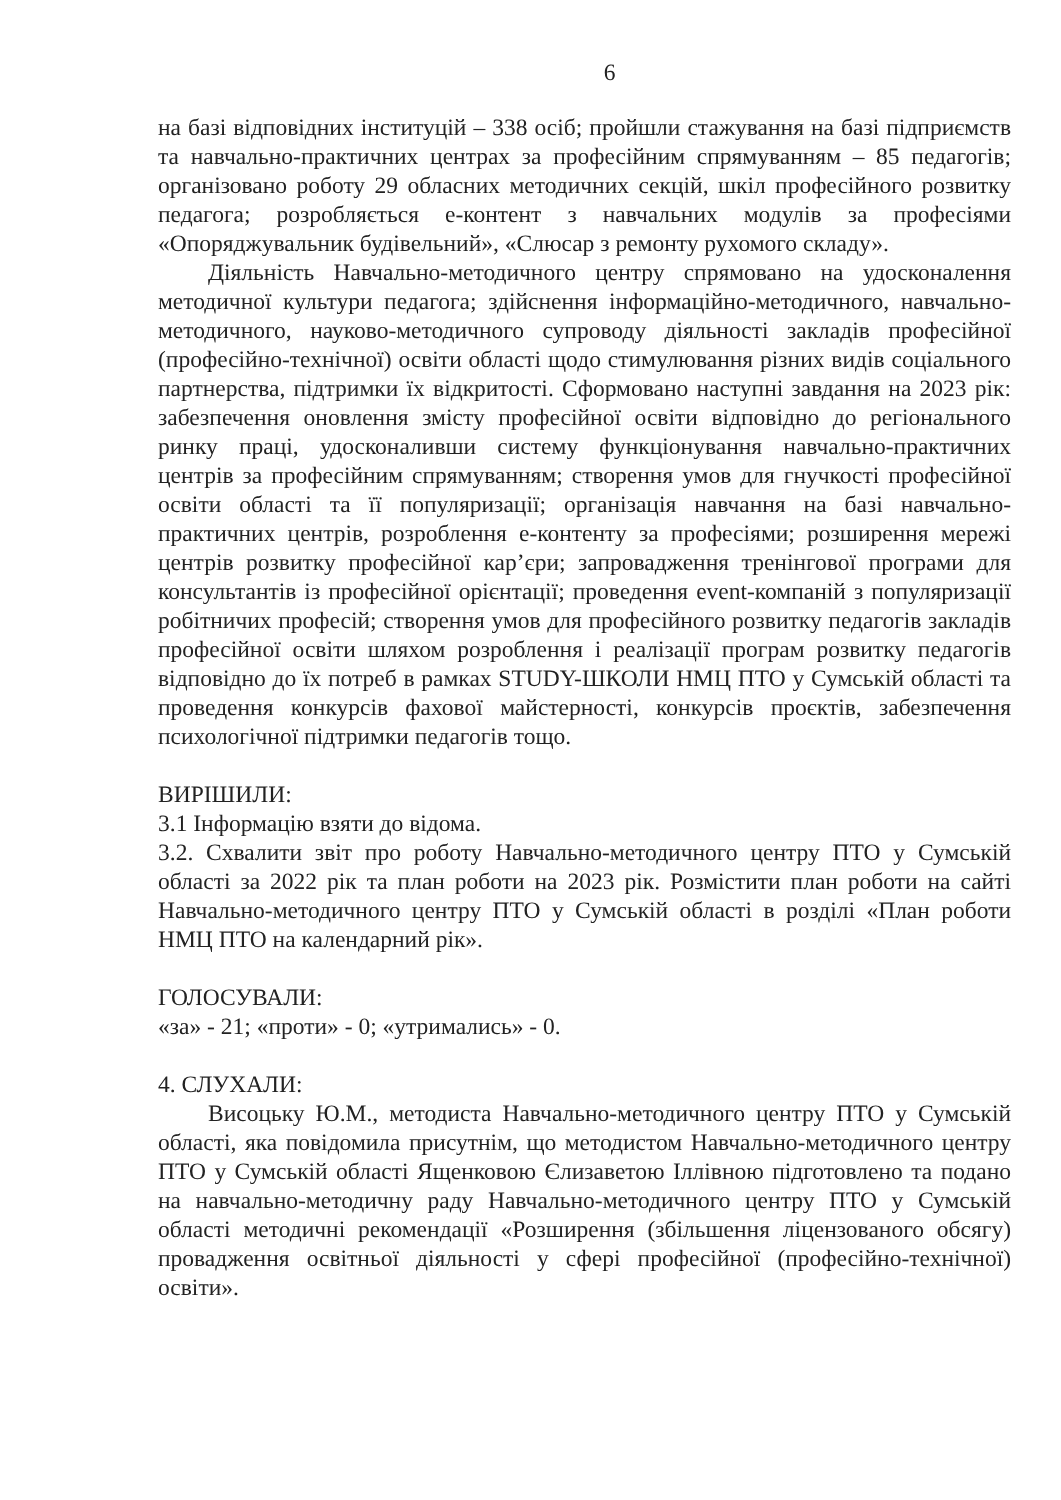6
на базі відповідних інституцій – 338 осіб; пройшли стажування на базі підприємств та навчально-практичних центрах за професійним спрямуванням – 85 педагогів; організовано роботу 29 обласних методичних секцій, шкіл професійного розвитку педагога; розробляється е-контент з навчальних модулів за професіями «Опоряджувальник будівельний», «Слюсар з ремонту рухомого складу».
Діяльність Навчально-методичного центру спрямовано на удосконалення методичної культури педагога; здійснення інформаційно-методичного, навчально-методичного, науково-методичного супроводу діяльності закладів професійної (професійно-технічної) освіти області щодо стимулювання різних видів соціального партнерства, підтримки їх відкритості. Сформовано наступні завдання на 2023 рік: забезпечення оновлення змісту професійної освіти відповідно до регіонального ринку праці, удосконаливши систему функціонування навчально-практичних центрів за професійним спрямуванням; створення умов для гнучкості професійної освіти області та її популяризації; організація навчання на базі навчально-практичних центрів, розроблення е-контенту за професіями; розширення мережі центрів розвитку професійної кар’єри; запровадження тренінгової програми для консультантів із професійної орієнтації; проведення event-компаній з популяризації робітничих професій; створення умов для професійного розвитку педагогів закладів професійної освіти шляхом розроблення і реалізації програм розвитку педагогів відповідно до їх потреб в рамках STUDY-ШКОЛИ НМЦ ПТО у Сумській області та проведення конкурсів фахової майстерності, конкурсів проєктів, забезпечення психологічної підтримки педагогів тощо.
ВИРІШИЛИ:
3.1 Інформацію взяти до відома.
3.2. Схвалити звіт про роботу Навчально-методичного центру ПТО у Сумській області за 2022 рік та план роботи на 2023 рік. Розмістити план роботи на сайті Навчально-методичного центру ПТО у Сумській області в розділі «План роботи НМЦ ПТО на календарний рік».
ГОЛОСУВАЛИ:
«за» - 21; «проти» - 0; «утримались» - 0.
4. СЛУХАЛИ:
Висоцьку Ю.М., методиста Навчально-методичного центру ПТО у Сумській області, яка повідомила присутнім, що методистом Навчально-методичного центру ПТО у Сумській області Ященковою Єлизаветою Іллівною підготовлено та подано на навчально-методичну раду Навчально-методичного центру ПТО у Сумській області методичні рекомендації «Розширення (збільшення ліцензованого обсягу) провадження освітньої діяльності у сфері професійної (професійно-технічної) освіти».